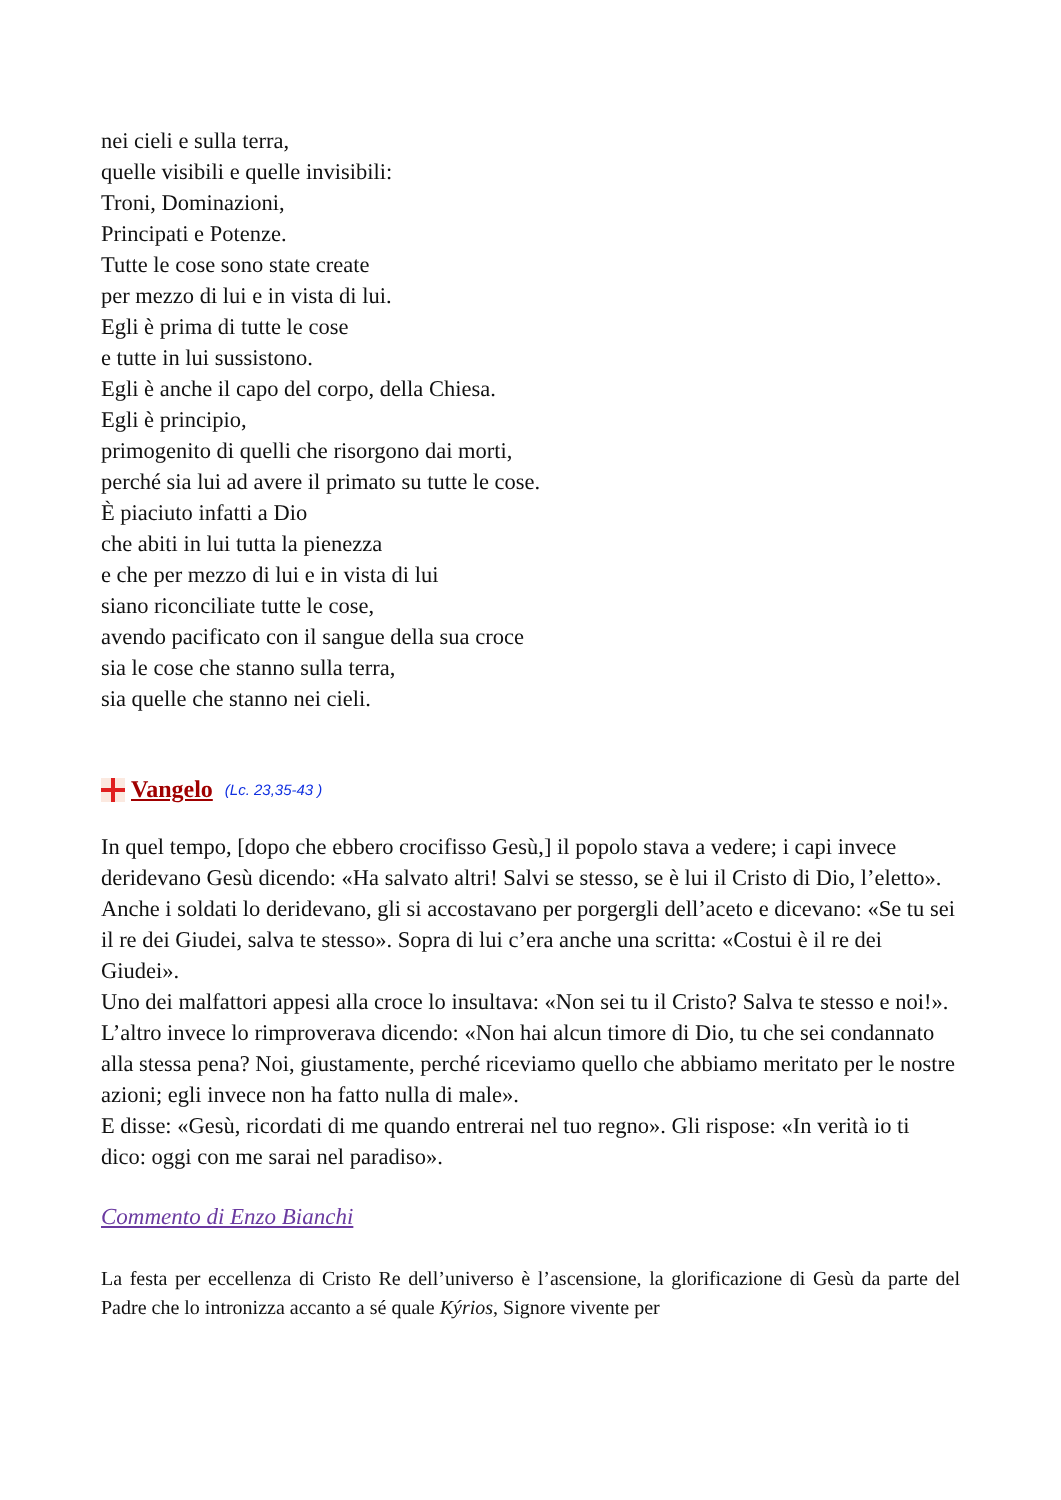nei cieli e sulla terra,
quelle visibili e quelle invisibili:
Troni, Dominazioni,
Principati e Potenze.
Tutte le cose sono state create
per mezzo di lui e in vista di lui.
Egli è prima di tutte le cose
e tutte in lui sussistono.
Egli è anche il capo del corpo, della Chiesa.
Egli è principio,
primogenito di quelli che risorgono dai morti,
perché sia lui ad avere il primato su tutte le cose.
È piaciuto infatti a Dio
che abiti in lui tutta la pienezza
e che per mezzo di lui e in vista di lui
siano riconciliate tutte le cose,
avendo pacificato con il sangue della sua croce
sia le cose che stanno sulla terra,
sia quelle che stanno nei cieli.
Vangelo (Lc. 23,35-43 )
In quel tempo, [dopo che ebbero crocifisso Gesù,] il popolo stava a vedere; i capi invece deridevano Gesù dicendo: «Ha salvato altri! Salvi se stesso, se è lui il Cristo di Dio, l’eletto».
Anche i soldati lo deridevano, gli si accostavano per porgergli dell’aceto e dicevano: «Se tu sei il re dei Giudei, salva te stesso». Sopra di lui c’era anche una scritta: «Costui è il re dei Giudei».
Uno dei malfattori appesi alla croce lo insultava: «Non sei tu il Cristo? Salva te stesso e noi!». L’altro invece lo rimproverava dicendo: «Non hai alcun timore di Dio, tu che sei condannato alla stessa pena? Noi, giustamente, perché riceviamo quello che abbiamo meritato per le nostre azioni; egli invece non ha fatto nulla di male».
E disse: «Gesù, ricordati di me quando entrerai nel tuo regno». Gli rispose: «In verità io ti dico: oggi con me sarai nel paradiso».
Commento di Enzo Bianchi
La festa per eccellenza di Cristo Re dell’universo è l’ascensione, la glorificazione di Gesù da parte del Padre che lo intronizza accanto a sé quale Kýrios, Signore vivente per